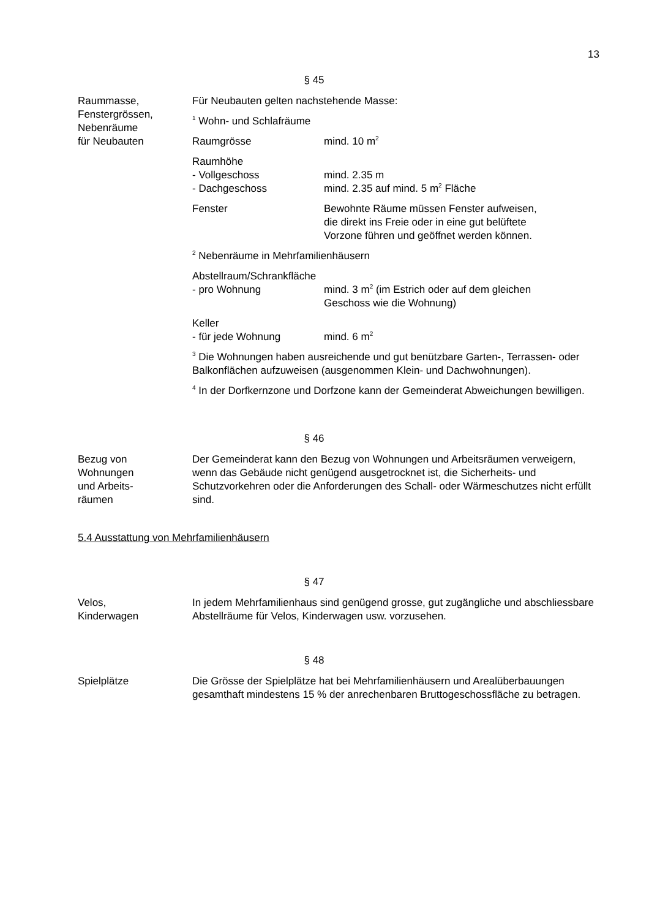13
§ 45
Raummasse,
Fenstergrössen,
Nebenräume
für Neubauten
Für Neubauten gelten nachstehende Masse:
<sup>1</sup> Wohn- und Schlafräume
Raumgrösse mind. 10 m<sup>2</sup>
Raumhöhe
- Vollgeschoss mind. 2.35 m
- Dachgeschoss mind. 2.35 auf mind. 5 m<sup>2</sup> Fläche
Fenster Bewohnte Räume müssen Fenster aufweisen,
die direkt ins Freie oder in eine gut belüftete
Vorzone führen und geöffnet werden können.
<sup>2</sup> Nebenräume in Mehrfamilienhäusern
Abstellraum/Schrankfläche
- pro Wohnung mind. 3 m<sup>2</sup> (im Estrich oder auf dem gleichen
Geschoss wie die Wohnung)
Keller
- für jede Wohnung mind. 6 m<sup>2</sup>
<sup>3</sup> Die Wohnungen haben ausreichende und gut benützbare Garten-, Terrassen- oder Balkonflächen aufzuweisen (ausgenommen Klein- und Dachwohnungen).
<sup>4</sup> In der Dorfkernzone und Dorfzone kann der Gemeinderat Abweichungen bewilligen.
§ 46
Bezug von
Wohnungen
und Arbeits-
räumen
Der Gemeinderat kann den Bezug von Wohnungen und Arbeitsräumen verweigern, wenn das Gebäude nicht genügend ausgetrocknet ist, die Sicherheits- und Schutzvorkehren oder die Anforderungen des Schall- oder Wärmeschutzes nicht erfüllt sind.
5.4 Ausstattung von Mehrfamilienhäusern
§ 47
Velos,
Kinderwagen
In jedem Mehrfamilienhaus sind genügend grosse, gut zugängliche und abschliessbare Abstellräume für Velos, Kinderwagen usw. vorzusehen.
§ 48
Spielplätze Die Grösse der Spielplätze hat bei Mehrfamilienhäusern und Arealüberbauungen gesamthaft mindestens 15 % der anrechenbaren Bruttogeschossfläche zu betragen.